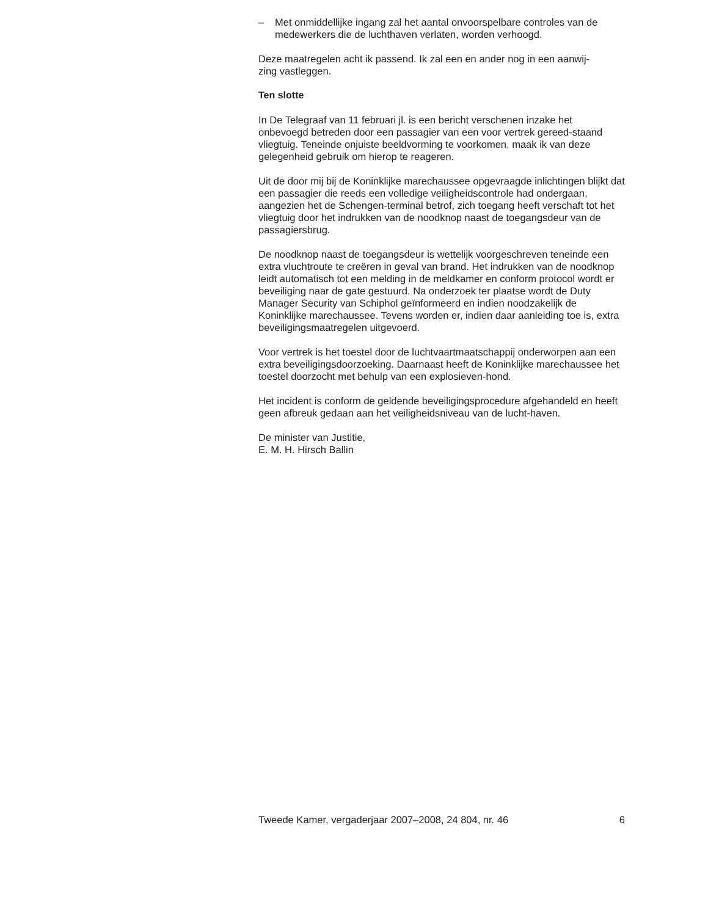– Met onmiddellijke ingang zal het aantal onvoorspelbare controles van de medewerkers die de luchthaven verlaten, worden verhoogd.
Deze maatregelen acht ik passend. Ik zal een en ander nog in een aanwij-
zing vastleggen.
Ten slotte
In De Telegraaf van 11 februari jl. is een bericht verschenen inzake het onbevoegd betreden door een passagier van een voor vertrek gereed-staand vliegtuig. Teneinde onjuiste beeldvorming te voorkomen, maak ik van deze gelegenheid gebruik om hierop te reageren.
Uit de door mij bij de Koninklijke marechaussee opgevraagde inlichtingen blijkt dat een passagier die reeds een volledige veiligheidscontrole had ondergaan, aangezien het de Schengen-terminal betrof, zich toegang heeft verschaft tot het vliegtuig door het indrukken van de noodknop naast de toegangsdeur van de passagiersbrug.
De noodknop naast de toegangsdeur is wettelijk voorgeschreven teneinde een extra vluchtroute te creëren in geval van brand. Het indrukken van de noodknop leidt automatisch tot een melding in de meldkamer en conform protocol wordt er beveiliging naar de gate gestuurd. Na onderzoek ter plaatse wordt de Duty Manager Security van Schiphol geïnformeerd en indien noodzakelijk de Koninklijke marechaussee. Tevens worden er, indien daar aanleiding toe is, extra beveiligingsmaatregelen uitgevoerd.
Voor vertrek is het toestel door de luchtvaartmaatschappij onderworpen aan een extra beveiligingsdoorzoeking. Daarnaast heeft de Koninklijke marechaussee het toestel doorzocht met behulp van een explosieven-hond.
Het incident is conform de geldende beveiligingsprocedure afgehandeld en heeft geen afbreuk gedaan aan het veiligheidsniveau van de lucht-haven.
De minister van Justitie,
E. M. H. Hirsch Ballin
Tweede Kamer, vergaderjaar 2007–2008, 24 804, nr. 46 6